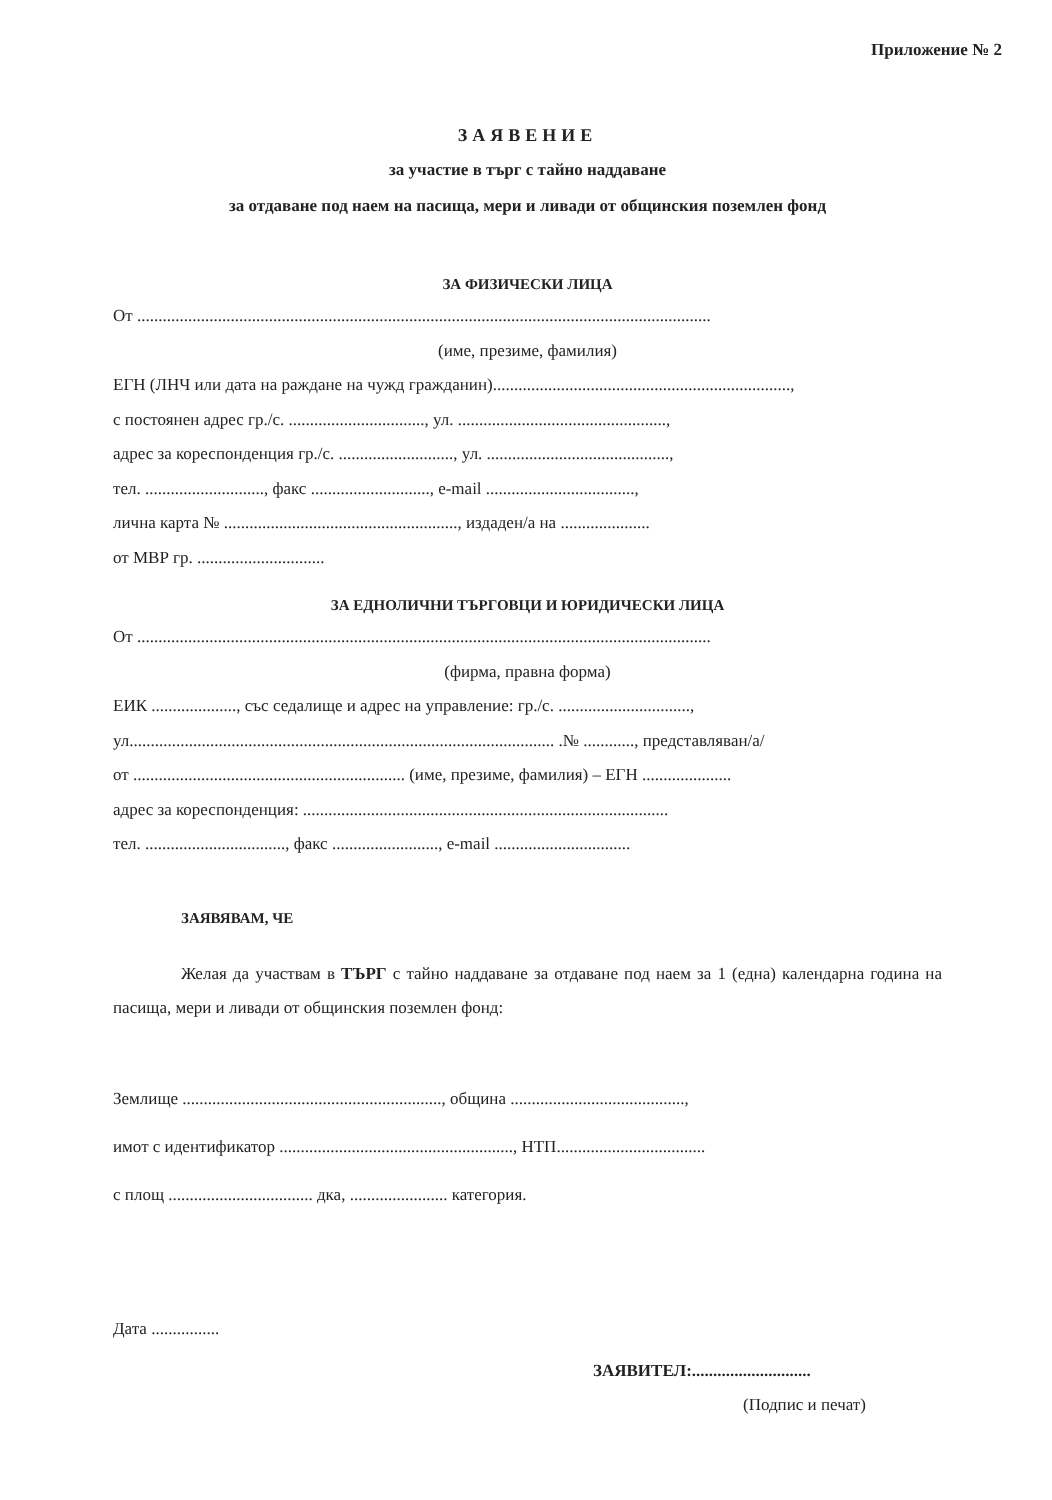Приложение № 2
ЗАЯВЕНИЕ
за участие в търг с тайно наддаване
за отдаване под наем на пасища, мери и ливади от общинския поземлен фонд
ЗА ФИЗИЧЕСКИ ЛИЦА
От .......................................................................................................................................
(име, презиме, фамилия)
ЕГН (ЛНЧ или дата на раждане на чужд гражданин)......................................................................,
с постоянен адрес гр./с. ................................, ул. .................................................,
адрес за кореспонденция гр./с. ..........................., ул. ...........................................,
тел. ............................, факс ............................, e-mail ...................................,
лична карта № ......................................................., издаден/а на .....................
от МВР гр. ..............................
ЗА ЕДНОЛИЧНИ ТЪРГОВЦИ И ЮРИДИЧЕСКИ ЛИЦА
От .......................................................................................................................................
(фирма, правна форма)
ЕИК ...................., със седалище и адрес на управление: гр./с. ...............................,
ул.................................................................................................... .№ ............, представляван/а/
от ................................................................ (име, презиме, фамилия) – ЕГН .....................
адрес за кореспонденция: ......................................................................................
тел. ................................., факс ........................., e-mail ................................
ЗАЯВЯВАМ, ЧЕ
Желая да участвам в ТЪРГ с тайно наддаване за отдаване под наем за 1 (една) календарна година на пасища, мери и ливади от общинския поземлен фонд:
Землище ............................................................., община .........................................,
имот с идентификатор ......................................................., НТП...................................
с площ .................................. дка, ....................... категория.
Дата ................
ЗАЯВИТЕЛ:............................
(Подпис и печат)